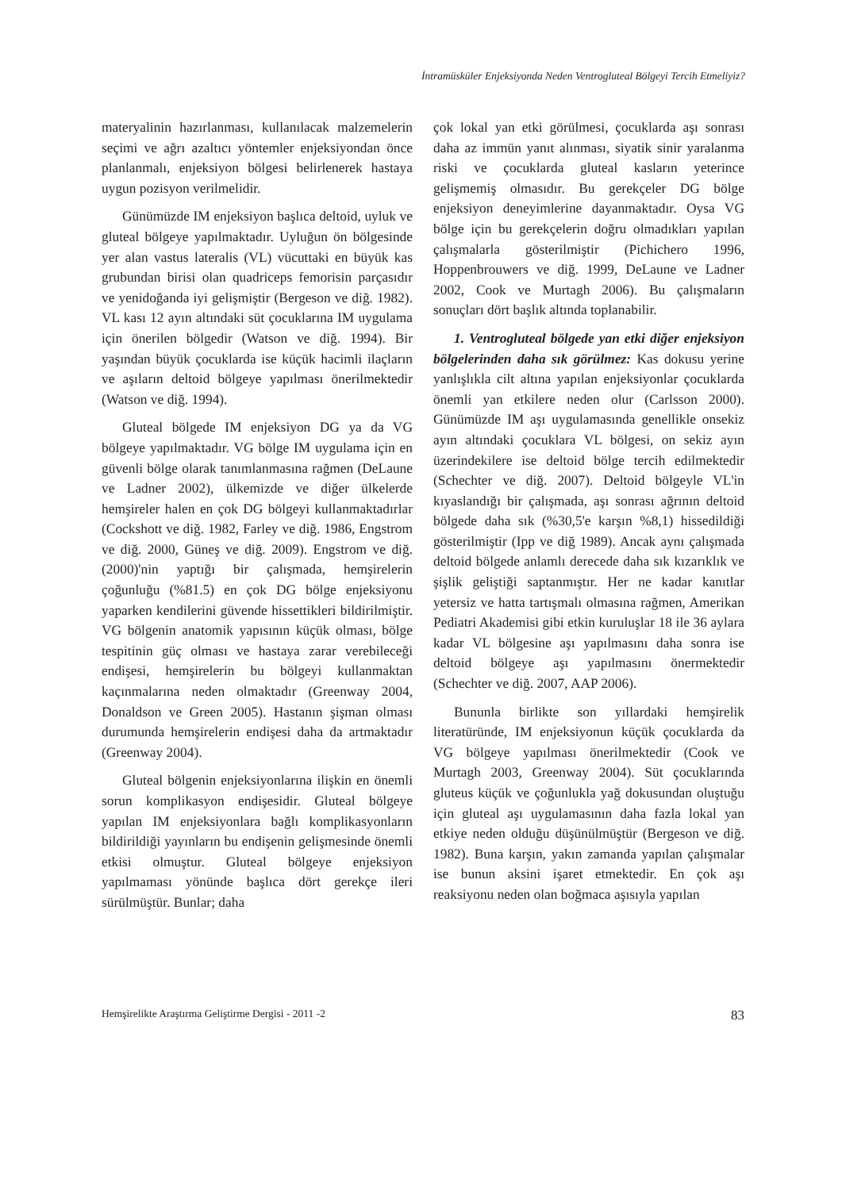İntramüsküler Enjeksiyonda Neden Ventrogluteal Bölgeyi Tercih Etmeliyiz?
materyalinin hazırlanması, kullanılacak malzemelerin seçimi ve ağrı azaltıcı yöntemler enjeksiyondan önce planlanmalı, enjeksiyon bölgesi belirlenerek hastaya uygun pozisyon verilmelidir.
Günümüzde IM enjeksiyon başlıca deltoid, uyluk ve gluteal bölgeye yapılmaktadır. Uyluğun ön bölgesinde yer alan vastus lateralis (VL) vücuttaki en büyük kas grubundan birisi olan quadriceps femorisin parçasıdır ve yenidoğanda iyi gelişmiştir (Bergeson ve diğ. 1982). VL kası 12 ayın altındaki süt çocuklarına IM uygulama için önerilen bölgedir (Watson ve diğ. 1994). Bir yaşından büyük çocuklarda ise küçük hacimli ilaçların ve aşıların deltoid bölgeye yapılması önerilmektedir (Watson ve diğ. 1994).
Gluteal bölgede IM enjeksiyon DG ya da VG bölgeye yapılmaktadır. VG bölge IM uygulama için en güvenli bölge olarak tanımlanmasına rağmen (DeLaune ve Ladner 2002), ülkemizde ve diğer ülkelerde hemşireler halen en çok DG bölgeyi kullanmaktadırlar (Cockshott ve diğ. 1982, Farley ve diğ. 1986, Engstrom ve diğ. 2000, Güneş ve diğ. 2009). Engstrom ve diğ. (2000)'nin yaptığı bir çalışmada, hemşirelerin çoğunluğu (%81.5) en çok DG bölge enjeksiyonu yaparken kendilerini güvende hissettikleri bildirilmiştir. VG bölgenin anatomik yapısının küçük olması, bölge tespitinin güç olması ve hastaya zarar verebileceği endişesi, hemşirelerin bu bölgeyi kullanmaktan kaçınmalarına neden olmaktadır (Greenway 2004, Donaldson ve Green 2005). Hastanın şişman olması durumunda hemşirelerin endişesi daha da artmaktadır (Greenway 2004).
Gluteal bölgenin enjeksiyonlarına ilişkin en önemli sorun komplikasyon endişesidir. Gluteal bölgeye yapılan IM enjeksiyonlara bağlı komplikasyonların bildirildiği yayınların bu endişenin gelişmesinde önemli etkisi olmuştur. Gluteal bölgeye enjeksiyon yapılmaması yönünde başlıca dört gerekçe ileri sürülmüştür. Bunlar; daha
çok lokal yan etki görülmesi, çocuklarda aşı sonrası daha az immün yanıt alınması, siyatik sinir yaralanma riski ve çocuklarda gluteal kasların yeterince gelişmemiş olmasıdır. Bu gerekçeler DG bölge enjeksiyon deneyimlerine dayanmaktadır. Oysa VG bölge için bu gerekçelerin doğru olmadıkları yapılan çalışmalarla gösterilmiştir (Pichichero 1996, Hoppenbrouwers ve diğ. 1999, DeLaune ve Ladner 2002, Cook ve Murtagh 2006). Bu çalışmaların sonuçları dört başlık altında toplanabilir.
1. Ventrogluteal bölgede yan etki diğer enjeksiyon bölgelerinden daha sık görülmez: Kas dokusu yerine yanlışlıkla cilt altına yapılan enjeksiyonlar çocuklarda önemli yan etkilere neden olur (Carlsson 2000). Günümüzde IM aşı uygulamasında genellikle onsekiz ayın altındaki çocuklara VL bölgesi, on sekiz ayın üzerindekilere ise deltoid bölge tercih edilmektedir (Schechter ve diğ. 2007). Deltoid bölgeyle VL'in kıyaslandığı bir çalışmada, aşı sonrası ağrının deltoid bölgede daha sık (%30,5'e karşın %8,1) hissedildiği gösterilmiştir (Ipp ve diğ 1989). Ancak aynı çalışmada deltoid bölgede anlamlı derecede daha sık kızarıklık ve şişlik geliştiği saptanmıştır. Her ne kadar kanıtlar yetersiz ve hatta tartışmalı olmasına rağmen, Amerikan Pediatri Akademisi gibi etkin kuruluşlar 18 ile 36 aylara kadar VL bölgesine aşı yapılmasını daha sonra ise deltoid bölgeye aşı yapılmasını önermektedir (Schechter ve diğ. 2007, AAP 2006).
Bununla birlikte son yıllardaki hemşirelik literatüründe, IM enjeksiyonun küçük çocuklarda da VG bölgeye yapılması önerilmektedir (Cook ve Murtagh 2003, Greenway 2004). Süt çocuklarında gluteus küçük ve çoğunlukla yağ dokusundan oluştuğu için gluteal aşı uygulamasının daha fazla lokal yan etkiye neden olduğu düşünülmüştür (Bergeson ve diğ. 1982). Buna karşın, yakın zamanda yapılan çalışmalar ise bunun aksini işaret etmektedir. En çok aşı reaksiyonu neden olan boğmaca aşısıyla yapılan
Hemşirelikte Araştırma Geliştirme Dergisi - 2011 -2 83